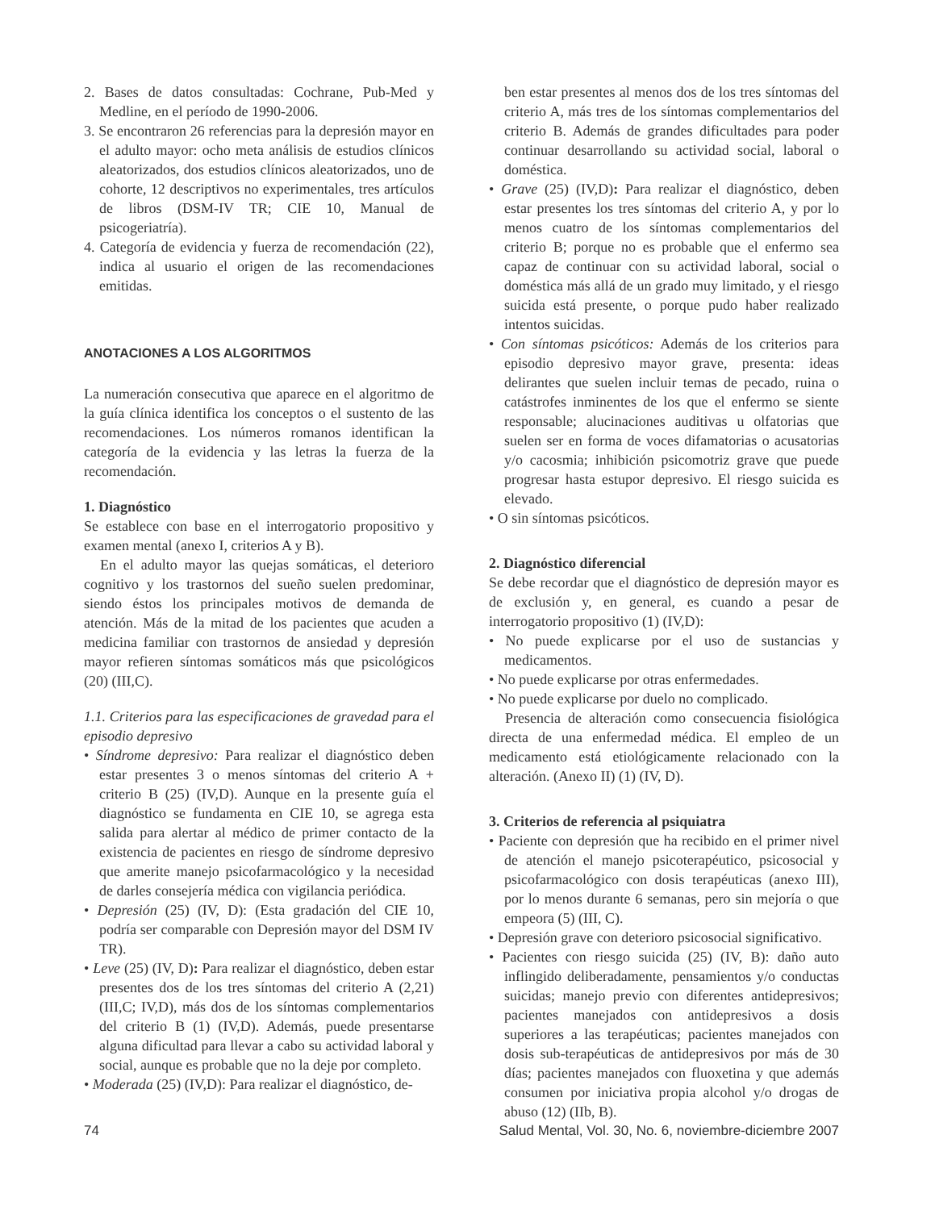2. Bases de datos consultadas: Cochrane, Pub-Med y Medline, en el período de 1990-2006.
3. Se encontraron 26 referencias para la depresión mayor en el adulto mayor: ocho meta análisis de estudios clínicos aleatorizados, dos estudios clínicos aleatorizados, uno de cohorte, 12 descriptivos no experimentales, tres artículos de libros (DSM-IV TR; CIE 10, Manual de psicogeriatría).
4. Categoría de evidencia y fuerza de recomendación (22), indica al usuario el origen de las recomendaciones emitidas.
ANOTACIONES A LOS ALGORITMOS
La numeración consecutiva que aparece en el algoritmo de la guía clínica identifica los conceptos o el sustento de las recomendaciones. Los números romanos identifican la categoría de la evidencia y las letras la fuerza de la recomendación.
1. Diagnóstico
Se establece con base en el interrogatorio propositivo y examen mental (anexo I, criterios A y B).
En el adulto mayor las quejas somáticas, el deterioro cognitivo y los trastornos del sueño suelen predominar, siendo éstos los principales motivos de demanda de atención. Más de la mitad de los pacientes que acuden a medicina familiar con trastornos de ansiedad y depresión mayor refieren síntomas somáticos más que psicológicos (20) (III,C).
1.1. Criterios para las especificaciones de gravedad para el episodio depresivo
• Síndrome depresivo: Para realizar el diagnóstico deben estar presentes 3 o menos síntomas del criterio A + criterio B (25) (IV,D). Aunque en la presente guía el diagnóstico se fundamenta en CIE 10, se agrega esta salida para alertar al médico de primer contacto de la existencia de pacientes en riesgo de síndrome depresivo que amerite manejo psicofarmacológico y la necesidad de darles consejería médica con vigilancia periódica.
• Depresión (25) (IV, D): (Esta gradación del CIE 10, podría ser comparable con Depresión mayor del DSM IV TR).
• Leve (25) (IV, D): Para realizar el diagnóstico, deben estar presentes dos de los tres síntomas del criterio A (2,21) (III,C; IV,D), más dos de los síntomas complementarios del criterio B (1) (IV,D). Además, puede presentarse alguna dificultad para llevar a cabo su actividad laboral y social, aunque es probable que no la deje por completo.
• Moderada (25) (IV,D): Para realizar el diagnóstico, de-
ben estar presentes al menos dos de los tres síntomas del criterio A, más tres de los síntomas complementarios del criterio B. Además de grandes dificultades para poder continuar desarrollando su actividad social, laboral o doméstica.
• Grave (25) (IV,D): Para realizar el diagnóstico, deben estar presentes los tres síntomas del criterio A, y por lo menos cuatro de los síntomas complementarios del criterio B; porque no es probable que el enfermo sea capaz de continuar con su actividad laboral, social o doméstica más allá de un grado muy limitado, y el riesgo suicida está presente, o porque pudo haber realizado intentos suicidas.
• Con síntomas psicóticos: Además de los criterios para episodio depresivo mayor grave, presenta: ideas delirantes que suelen incluir temas de pecado, ruina o catástrofes inminentes de los que el enfermo se siente responsable; alucinaciones auditivas u olfatorias que suelen ser en forma de voces difamatorias o acusatorias y/o cacosmia; inhibición psicomotriz grave que puede progresar hasta estupor depresivo. El riesgo suicida es elevado.
• O sin síntomas psicóticos.
2. Diagnóstico diferencial
Se debe recordar que el diagnóstico de depresión mayor es de exclusión y, en general, es cuando a pesar de interrogatorio propositivo (1) (IV,D):
• No puede explicarse por el uso de sustancias y medicamentos.
• No puede explicarse por otras enfermedades.
• No puede explicarse por duelo no complicado.
Presencia de alteración como consecuencia fisiológica directa de una enfermedad médica. El empleo de un medicamento está etiológicamente relacionado con la alteración. (Anexo II) (1) (IV, D).
3. Criterios de referencia al psiquiatra
• Paciente con depresión que ha recibido en el primer nivel de atención el manejo psicoterapéutico, psicosocial y psicofarmacológico con dosis terapéuticas (anexo III), por lo menos durante 6 semanas, pero sin mejoría o que empeora (5) (III, C).
• Depresión grave con deterioro psicosocial significativo.
• Pacientes con riesgo suicida (25) (IV, B): daño auto inflingido deliberadamente, pensamientos y/o conductas suicidas; manejo previo con diferentes antidepresivos; pacientes manejados con antidepresivos a dosis superiores a las terapéuticas; pacientes manejados con dosis sub-terapéuticas de antidepresivos por más de 30 días; pacientes manejados con fluoxetina y que además consumen por iniciativa propia alcohol y/o drogas de abuso (12) (IIb, B).
74 Salud Mental, Vol. 30, No. 6, noviembre-diciembre 2007